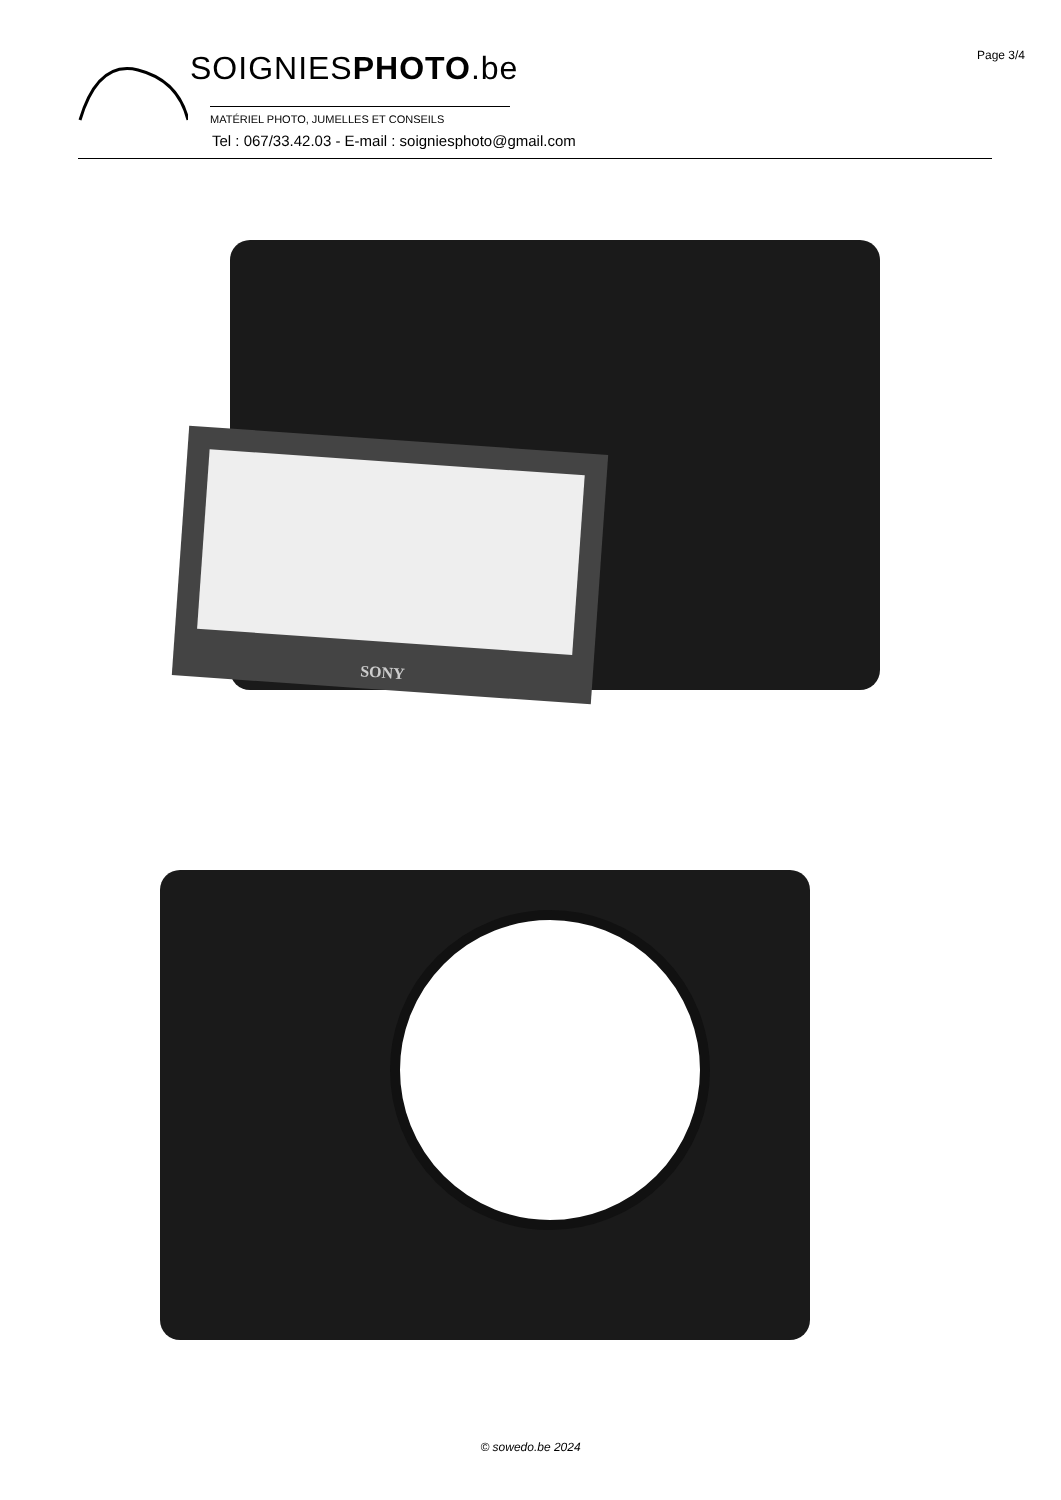Page 3/4
SOIGNIESPHOTO.be
MATÉRIEL PHOTO, JUMELLES ET CONSEILS
Tel : 067/33.42.03 - E-mail : soigniesphoto@gmail.com
SONY
© sowedo.be 2024